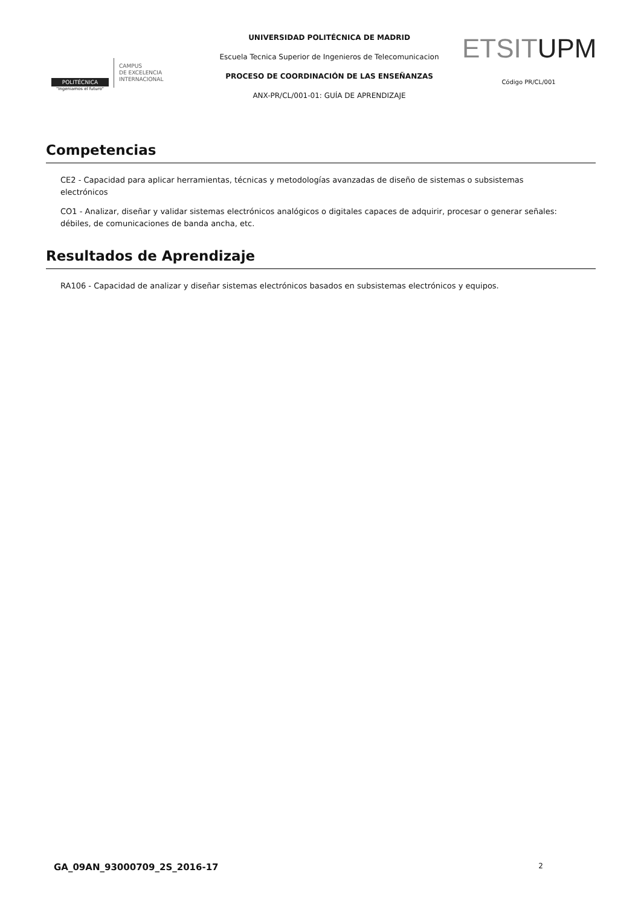POLITÉCNICA
"Ingeniamos el futuro"
CAMPUS
DE EXCELENCIA
INTERNACIONAL
UNIVERSIDAD POLITÉCNICA DE MADRID
Escuela Tecnica Superior de Ingenieros de Telecomunicacion
PROCESO DE COORDINACIÓN DE LAS ENSEÑANZAS
ANX-PR/CL/001-01: GUÍA DE APRENDIZAJE
ETSITUPM
Código PR/CL/001
Competencias
CE2 - Capacidad para aplicar herramientas, técnicas y metodologías avanzadas de diseño de sistemas o subsistemas electrónicos
CO1 - Analizar, diseñar y validar sistemas electrónicos analógicos o digitales capaces de adquirir, procesar o generar señales: débiles, de comunicaciones de banda ancha, etc.
Resultados de Aprendizaje
RA106 - Capacidad de analizar y diseñar sistemas electrónicos basados en subsistemas electrónicos y equipos.
GA_09AN_93000709_2S_2016-17 2